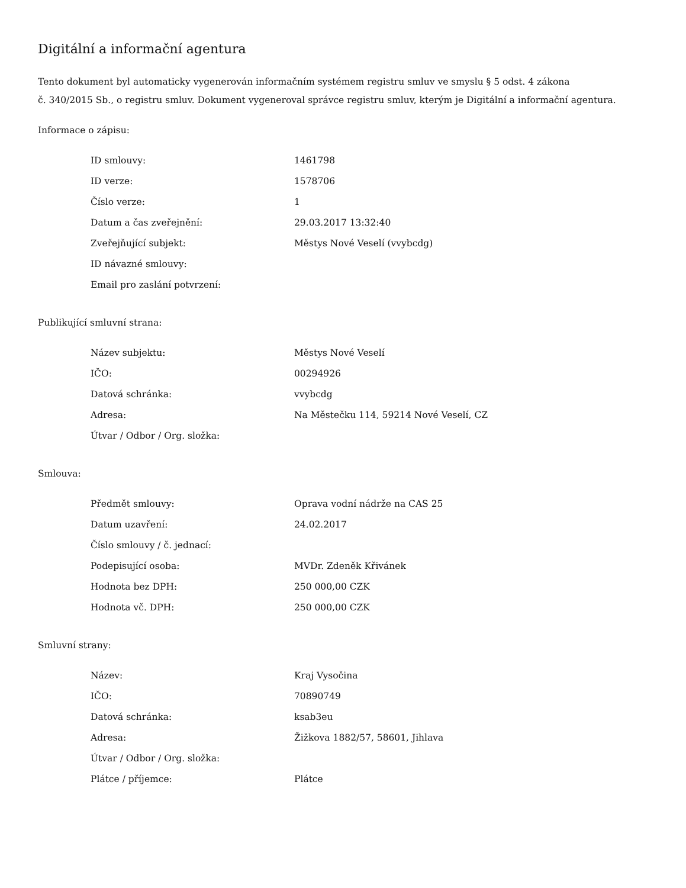Digitální a informační agentura
Tento dokument byl automaticky vygenerován informačním systémem registru smluv ve smyslu § 5 odst. 4 zákona
č. 340/2015 Sb., o registru smluv. Dokument vygeneroval správce registru smluv, kterým je Digitální a informační agentura.
Informace o zápisu:
| ID smlouvy: | 1461798 |
| ID verze: | 1578706 |
| Číslo verze: | 1 |
| Datum a čas zveřejnění: | 29.03.2017 13:32:40 |
| Zveřejňující subjekt: | Městys Nové Veselí (vvybcdg) |
| ID návazné smlouvy: | |
| Email pro zaslání potvrzení: | |
Publikující smluvní strana:
| Název subjektu: | Městys Nové Veselí |
| IČO: | 00294926 |
| Datová schránka: | vvybcdg |
| Adresa: | Na Městečku 114, 59214 Nové Veselí, CZ |
| Útvar / Odbor / Org. složka: | |
Smlouva:
| Předmět smlouvy: | Oprava vodní nádrže na CAS 25 |
| Datum uzavření: | 24.02.2017 |
| Číslo smlouvy / č. jednací: | |
| Podepisující osoba: | MVDr. Zdeněk Křivánek |
| Hodnota bez DPH: | 250 000,00 CZK |
| Hodnota vč. DPH: | 250 000,00 CZK |
Smluvní strany:
| Název: | Kraj Vysočina |
| IČO: | 70890749 |
| Datová schránka: | ksab3eu |
| Adresa: | Žižkova 1882/57, 58601, Jihlava |
| Útvar / Odbor / Org. složka: | |
| Plátce / příjemce: | Plátce |